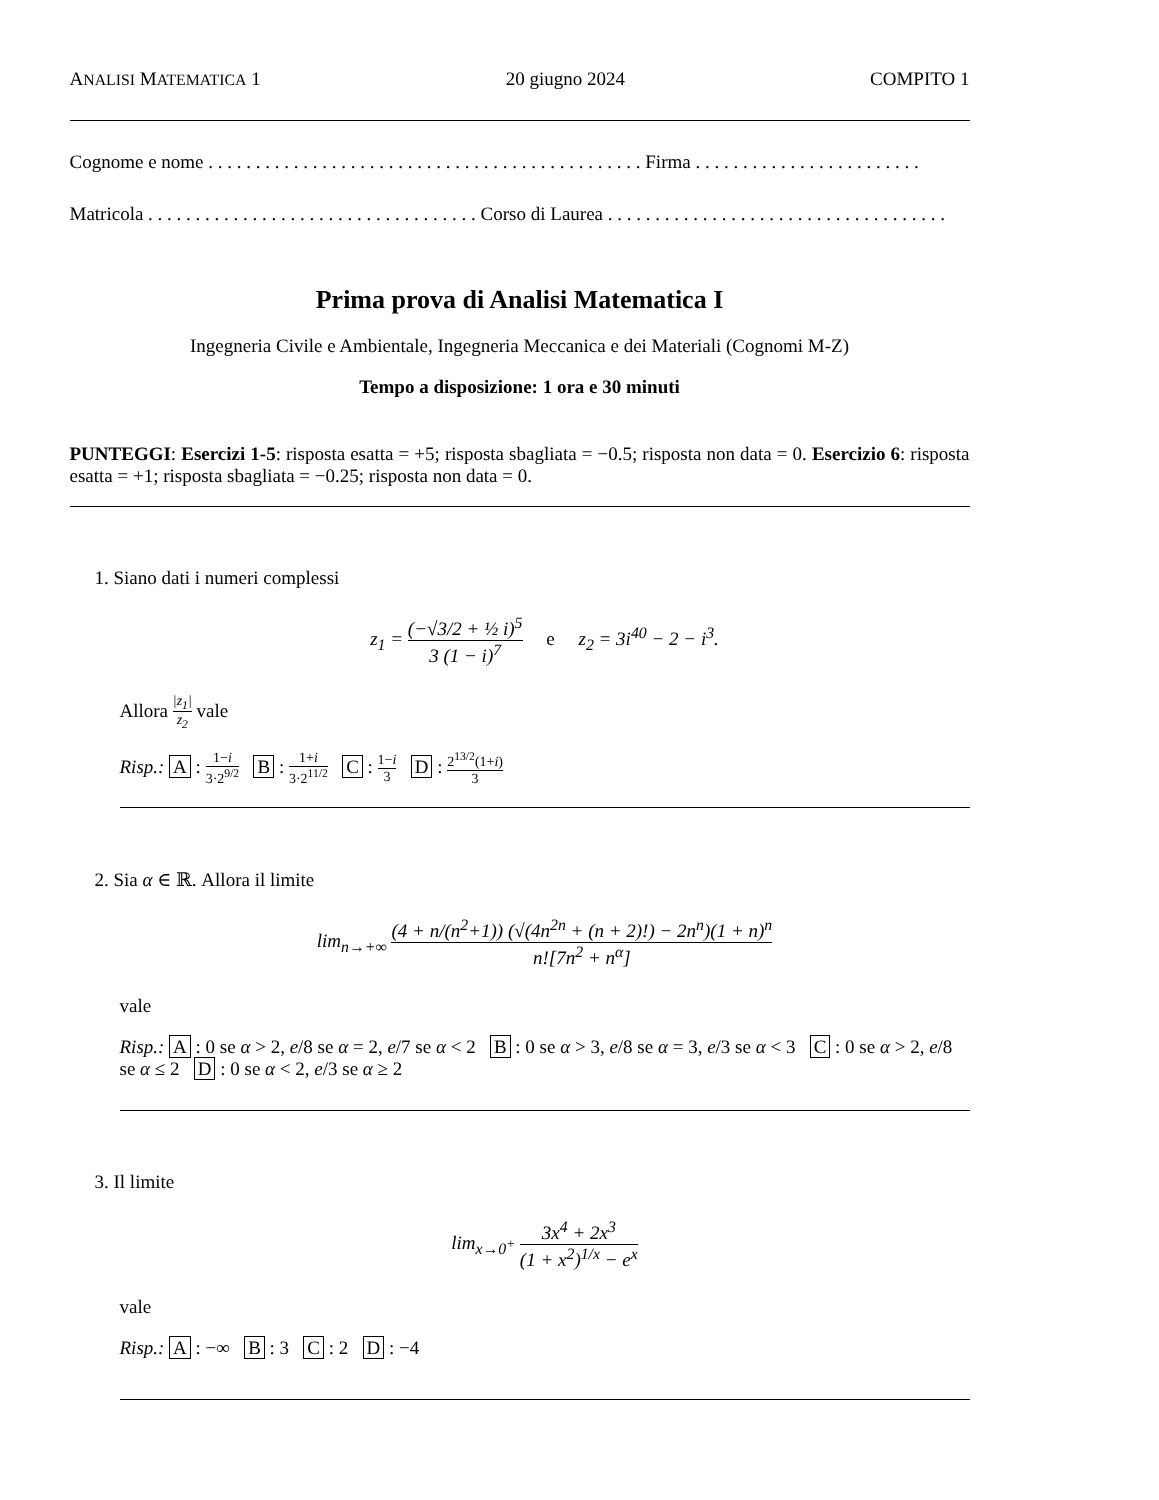ANALISI MATEMATICA 1 20 giugno 2024 COMPITO 1
Cognome e nome . . . . . . . . . . . . . . . . . . . . . . . . . . . . . . . . . . . . . . . . . . . . . . Firma . . . . . . . . . . . . . . . . . . . . . . . .
Matricola . . . . . . . . . . . . . . . . . . . . . . . . . . . . . . . . . . . Corso di Laurea . . . . . . . . . . . . . . . . . . . . . . . . . . . . . . . . . . . .
Prima prova di Analisi Matematica I
Ingegneria Civile e Ambientale, Ingegneria Meccanica e dei Materiali (Cognomi M-Z)
Tempo a disposizione: 1 ora e 30 minuti
PUNTEGGI: Esercizi 1-5: risposta esatta = +5; risposta sbagliata = −0.5; risposta non data = 0. Esercizio 6: risposta esatta = +1; risposta sbagliata = −0.25; risposta non data = 0.
1. Siano dati i numeri complessi
z<sub>1</sub> = (−√3/2 + ½ i)<sup>5</sup> 3 (1 − i)<sup>7</sup> e z<sub>2</sub> = 3i<sup>40</sup> − 2 − i<sup>3</sup>.
Allora |z<sub>1</sub>| z<sub>2</sub> vale
Risp.: A : 1−i 3·2<sup>9/2</sup> B : 1+i 3·2<sup>11/2</sup> C : 1−i 3 D : 2<sup>13/2</sup>(1+i) 3
2. Sia α ∈ ℝ. Allora il limite
lim<sub>n→+∞</sub> (4 + n/(n<sup>2</sup>+1)) (√(4n<sup>2n</sup> + (n + 2)!) − 2n<sup>n</sup>)(1 + n)<sup>n</sup> n![7n<sup>2</sup> + n<sup>α</sup>]
vale
Risp.: A : 0 se α > 2, e/8 se α = 2, e/7 se α < 2 B : 0 se α > 3, e/8 se α = 3, e/3 se α < 3 C : 0 se α > 2, e/8 se α ≤ 2 D : 0 se α < 2, e/3 se α ≥ 2
3. Il limite
lim<sub>x→0<sup>+</sup></sub> 3x<sup>4</sup> + 2x<sup>3</sup> (1 + x<sup>2</sup>)<sup>1/x</sup> − e<sup>x</sup>
vale
Risp.: A : −∞ B : 3 C : 2 D : −4